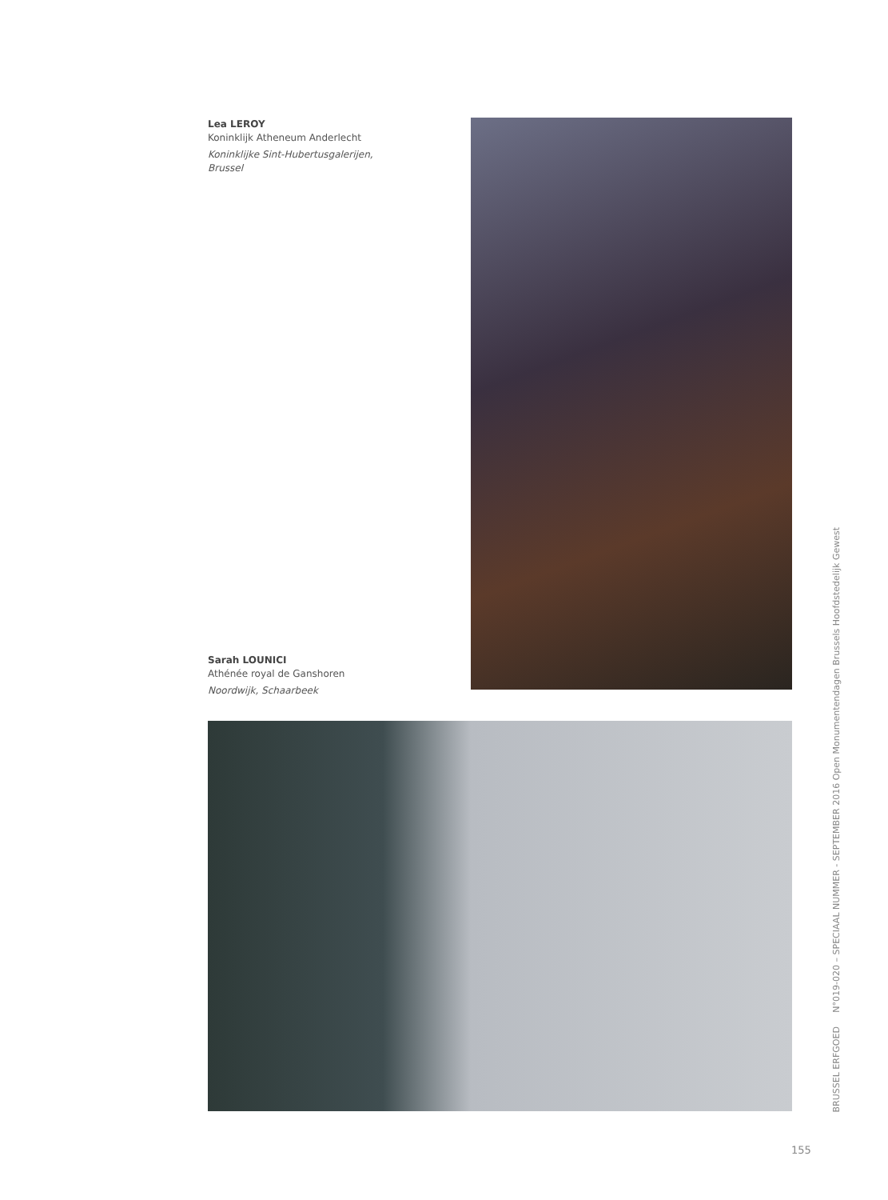Lea LEROY
Koninklijk Atheneum Anderlecht
Koninklijke Sint-Hubertusgalerijen,
Brussel
Sarah LOUNICI
Athénée royal de Ganshoren
Noordwijk, Schaarbeek
BRUSSEL ERFGOED N°019-020 – SPECIAAL NUMMER - SEPTEMBER 2016 Open Monumentendagen Brussels Hoofdstedelijk Gewest
155